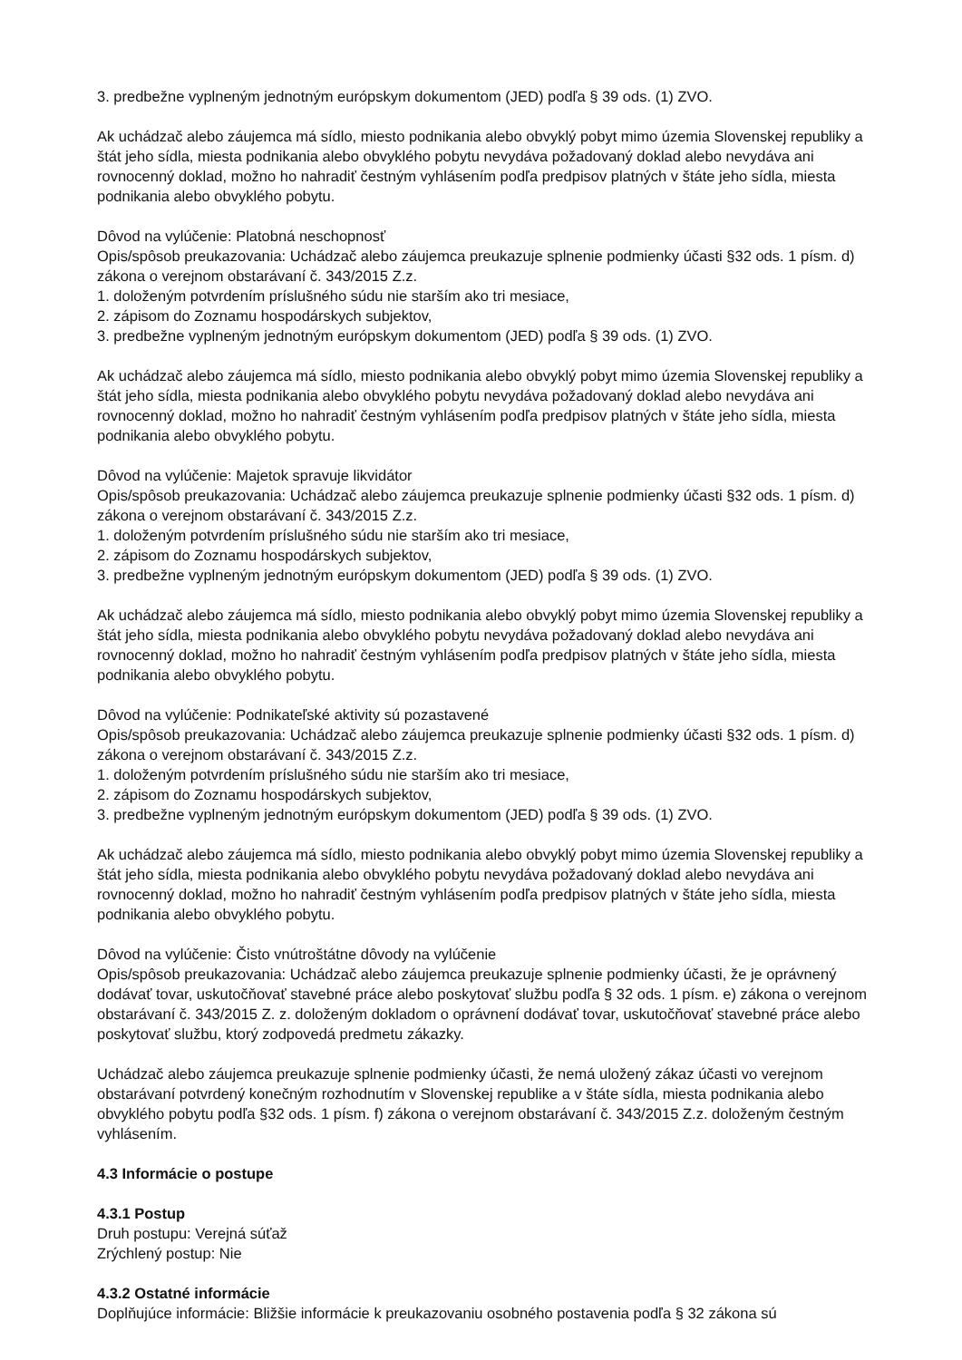3. predbežne vyplneným jednotným európskym dokumentom (JED) podľa § 39 ods. (1) ZVO.
Ak uchádzač alebo záujemca má sídlo, miesto podnikania alebo obvyklý pobyt mimo územia Slovenskej republiky a štát jeho sídla, miesta podnikania alebo obvyklého pobytu nevydáva požadovaný doklad alebo nevydáva ani rovnocenný doklad, možno ho nahradiť čestným vyhlásením podľa predpisov platných v štáte jeho sídla, miesta podnikania alebo obvyklého pobytu.
Dôvod na vylúčenie: Platobná neschopnosť
Opis/spôsob preukazovania: Uchádzač alebo záujemca preukazuje splnenie podmienky účasti §32 ods. 1 písm. d) zákona o verejnom obstarávaní č. 343/2015 Z.z.
1. doloženým potvrdením príslušného súdu nie starším ako tri mesiace,
2. zápisom do Zoznamu hospodárskych subjektov,
3. predbežne vyplneným jednotným európskym dokumentom (JED) podľa § 39 ods. (1) ZVO.
Ak uchádzač alebo záujemca má sídlo, miesto podnikania alebo obvyklý pobyt mimo územia Slovenskej republiky a štát jeho sídla, miesta podnikania alebo obvyklého pobytu nevydáva požadovaný doklad alebo nevydáva ani rovnocenný doklad, možno ho nahradiť čestným vyhlásením podľa predpisov platných v štáte jeho sídla, miesta podnikania alebo obvyklého pobytu.
Dôvod na vylúčenie: Majetok spravuje likvidátor
Opis/spôsob preukazovania: Uchádzač alebo záujemca preukazuje splnenie podmienky účasti §32 ods. 1 písm. d) zákona o verejnom obstarávaní č. 343/2015 Z.z.
1. doloženým potvrdením príslušného súdu nie starším ako tri mesiace,
2. zápisom do Zoznamu hospodárskych subjektov,
3. predbežne vyplneným jednotným európskym dokumentom (JED) podľa § 39 ods. (1) ZVO.
Ak uchádzač alebo záujemca má sídlo, miesto podnikania alebo obvyklý pobyt mimo územia Slovenskej republiky a štát jeho sídla, miesta podnikania alebo obvyklého pobytu nevydáva požadovaný doklad alebo nevydáva ani rovnocenný doklad, možno ho nahradiť čestným vyhlásením podľa predpisov platných v štáte jeho sídla, miesta podnikania alebo obvyklého pobytu.
Dôvod na vylúčenie: Podnikateľské aktivity sú pozastavené
Opis/spôsob preukazovania: Uchádzač alebo záujemca preukazuje splnenie podmienky účasti §32 ods. 1 písm. d) zákona o verejnom obstarávaní č. 343/2015 Z.z.
1. doloženým potvrdením príslušného súdu nie starším ako tri mesiace,
2. zápisom do Zoznamu hospodárskych subjektov,
3. predbežne vyplneným jednotným európskym dokumentom (JED) podľa § 39 ods. (1) ZVO.
Ak uchádzač alebo záujemca má sídlo, miesto podnikania alebo obvyklý pobyt mimo územia Slovenskej republiky a štát jeho sídla, miesta podnikania alebo obvyklého pobytu nevydáva požadovaný doklad alebo nevydáva ani rovnocenný doklad, možno ho nahradiť čestným vyhlásením podľa predpisov platných v štáte jeho sídla, miesta podnikania alebo obvyklého pobytu.
Dôvod na vylúčenie: Čisto vnútroštátne dôvody na vylúčenie
Opis/spôsob preukazovania: Uchádzač alebo záujemca preukazuje splnenie podmienky účasti, že je oprávnený dodávať tovar, uskutočňovať stavebné práce alebo poskytovať službu podľa § 32 ods. 1 písm. e) zákona o verejnom obstarávaní č. 343/2015 Z. z. doloženým dokladom o oprávnení dodávať tovar, uskutočňovať stavebné práce alebo poskytovať službu, ktorý zodpovedá predmetu zákazky.
Uchádzač alebo záujemca preukazuje splnenie podmienky účasti, že nemá uložený zákaz účasti vo verejnom obstarávaní potvrdený konečným rozhodnutím v Slovenskej republike a v štáte sídla, miesta podnikania alebo obvyklého pobytu podľa §32 ods. 1 písm. f) zákona o verejnom obstarávaní č. 343/2015 Z.z. doloženým čestným vyhlásením.
4.3 Informácie o postupe
4.3.1 Postup
Druh postupu: Verejná súťaž
Zrýchlený postup: Nie
4.3.2 Ostatné informácie
Doplňujúce informácie: Bližšie informácie k preukazovaniu osobného postavenia podľa § 32 zákona sú